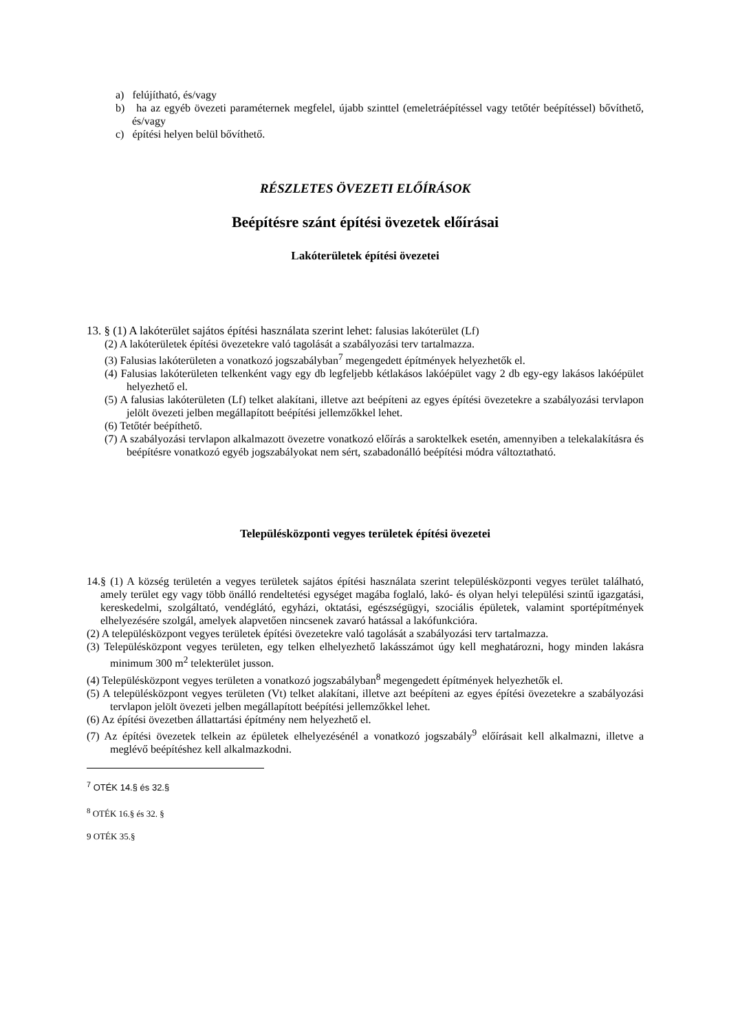a) felújítható, és/vagy
b) ha az egyéb övezeti paraméternek megfelel, újabb szinttel (emeletráépítéssel vagy tetőtér beépítéssel) bővíthető, és/vagy
c) építési helyen belül bővíthető.
RÉSZLETES ÖVEZETI ELŐÍRÁSOK
Beépítésre szánt építési övezetek előírásai
Lakóterületek építési övezetei
13. § (1) A lakóterület sajátos építési használata szerint lehet: falusias lakóterület (Lf)
(2) A lakóterületek építési övezetekre való tagolását a szabályozási terv tartalmazza.
(3) Falusias lakóterületen a vonatkozó jogszabályban<sup>7</sup> megengedett építmények helyezhetők el.
(4) Falusias lakóterületen telkenként vagy egy db legfeljebb kétlakásos lakóépület vagy 2 db egy-egy lakásos lakóépület helyezhető el.
(5) A falusias lakóterületen (Lf) telket alakítani, illetve azt beépíteni az egyes építési övezetekre a szabályozási tervlapon jelölt övezeti jelben megállapított beépítési jellemzőkkel lehet.
(6) Tetőtér beépíthető.
(7) A szabályozási tervlapon alkalmazott övezetre vonatkozó előírás a saroktelkek esetén, amennyiben a telekalakításra és beépítésre vonatkozó egyéb jogszabályokat nem sért, szabadonálló beépítési módra változtatható.
Településközponti vegyes területek építési övezetei
14.§ (1) A község területén a vegyes területek sajátos építési használata szerint településközponti vegyes terület található, amely terület egy vagy több önálló rendeltetési egységet magába foglaló, lakó- és olyan helyi települési szintű igazgatási, kereskedelmi, szolgáltató, vendéglátó, egyházi, oktatási, egészségügyi, szociális épületek, valamint sportépítmények elhelyezésére szolgál, amelyek alapvetően nincsenek zavaró hatással a lakófunkcióra.
(2) A településközpont vegyes területek építési övezetekre való tagolását a szabályozási terv tartalmazza.
(3) Településközpont vegyes területen, egy telken elhelyezhető lakásszámot úgy kell meghatározni, hogy minden lakásra minimum 300 m<sup>2</sup> telekterület jusson.
(4) Településközpont vegyes területen a vonatkozó jogszabályban<sup>8</sup> megengedett építmények helyezhetők el.
(5) A településközpont vegyes területen (Vt) telket alakítani, illetve azt beépíteni az egyes építési övezetekre a szabályozási tervlapon jelölt övezeti jelben megállapított beépítési jellemzőkkel lehet.
(6) Az építési övezetben állattartási építmény nem helyezhető el.
(7) Az építési övezetek telkein az épületek elhelyezésénél a vonatkozó jogszabály<sup>9</sup> előírásait kell alkalmazni, illetve a meglévő beépítéshez kell alkalmazkodni.
<sup>7</sup> OTÉK 14.§ és 32.§
<sup>8</sup> OTÉK 16.§ és 32. §
9 OTÉK 35.§